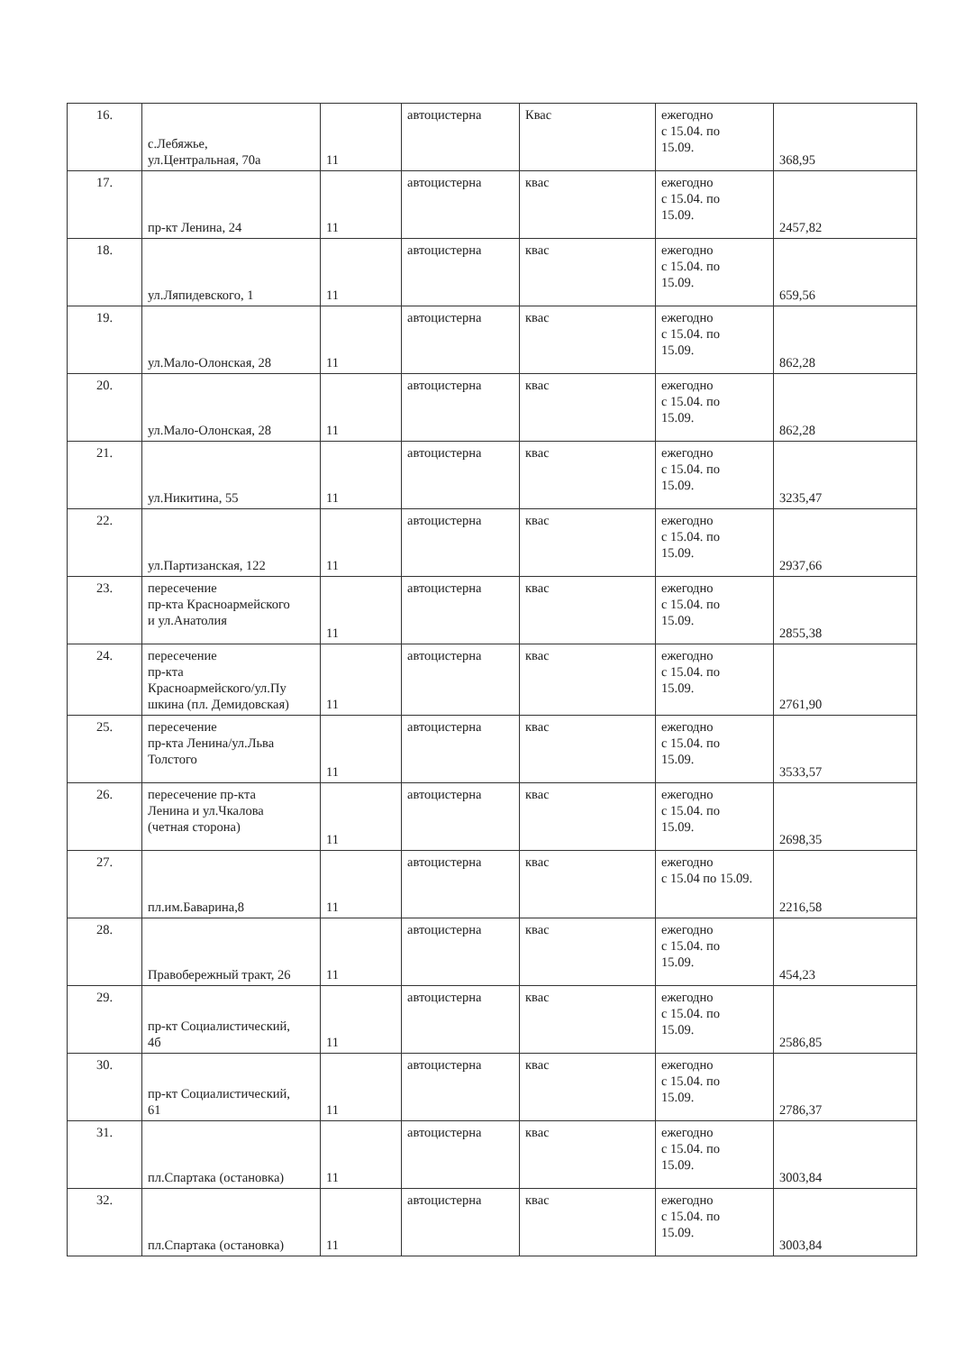| 16. | с.Лебяжье, ул.Центральная, 70а | 11 | автоцистерна | Квас | ежегодно с 15.04. по 15.09. | 368,95 |
| 17. | пр-кт Ленина, 24 | 11 | автоцистерна | квас | ежегодно с 15.04. по 15.09. | 2457,82 |
| 18. | ул.Ляпидевского, 1 | 11 | автоцистерна | квас | ежегодно с 15.04. по 15.09. | 659,56 |
| 19. | ул.Мало-Олонская, 28 | 11 | автоцистерна | квас | ежегодно с 15.04. по 15.09. | 862,28 |
| 20. | ул.Мало-Олонская, 28 | 11 | автоцистерна | квас | ежегодно с 15.04. по 15.09. | 862,28 |
| 21. | ул.Никитина, 55 | 11 | автоцистерна | квас | ежегодно с 15.04. по 15.09. | 3235,47 |
| 22. | ул.Партизанская, 122 | 11 | автоцистерна | квас | ежегодно с 15.04. по 15.09. | 2937,66 |
| 23. | пересечение пр-кта Красноармейского и ул.Анатолия | 11 | автоцистерна | квас | ежегодно с 15.04. по 15.09. | 2855,38 |
| 24. | пересечение пр-кта Красноармейского/ул.Пу шкина (пл. Демидовская) | 11 | автоцистерна | квас | ежегодно с 15.04. по 15.09. | 2761,90 |
| 25. | пересечение пр-кта Ленина/ул.Льва Толстого | 11 | автоцистерна | квас | ежегодно с 15.04. по 15.09. | 3533,57 |
| 26. | пересечение пр-кта Ленина и ул.Чкалова (четная сторона) | 11 | автоцистерна | квас | ежегодно с 15.04. по 15.09. | 2698,35 |
| 27. | пл.им.Баварина,8 | 11 | автоцистерна | квас | ежегодно с 15.04 по 15.09. | 2216,58 |
| 28. | Правобережный тракт, 26 | 11 | автоцистерна | квас | ежегодно с 15.04. по 15.09. | 454,23 |
| 29. | пр-кт Социалистический, 4б | 11 | автоцистерна | квас | ежегодно с 15.04. по 15.09. | 2586,85 |
| 30. | пр-кт Социалистический, 61 | 11 | автоцистерна | квас | ежегодно с 15.04. по 15.09. | 2786,37 |
| 31. | пл.Спартака (остановка) | 11 | автоцистерна | квас | ежегодно с 15.04. по 15.09. | 3003,84 |
| 32. | пл.Спартака (остановка) | 11 | автоцистерна | квас | ежегодно с 15.04. по 15.09. | 3003,84 |